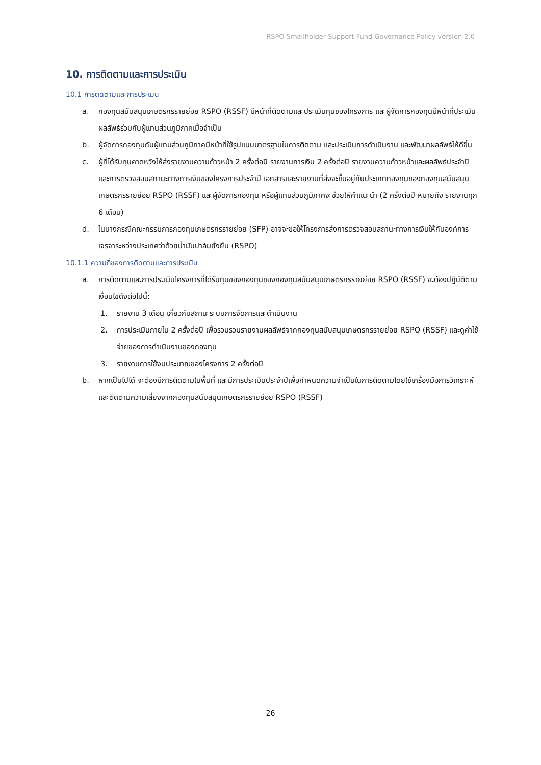RSPO Smallholder Support Fund Governance Policy version 2.0
10. การติดตามและการประเมิน
10.1 การติดตามและการประเมิน
a. กองทุนสนับสนุนเกษตรกรรายย่อย RSPO (RSSF) มีหน้าที่ติดตามและประเมินทุนของโครงการ และผู้จัดการกองทุนมีหน้าที่ประเมินผลลัพธ์ร่วมกับผู้แทนส่วนภูมิภาคเมื่อจำเป็น
b. ผู้จัดการกองทุนกับผู้แทนส่วนภูมิภาคมีหน้าที่ใช้รูปแบบมาตรฐานในการติดตาม และประเมินการดำเนินงาน และพัฒนาผลลัพธ์ให้ดีขึ้น
c. ผู้ที่ได้รับทุนคาดหวังให้ส่งรายงานความก้าวหน้า 2 ครั้งต่อปี รายงานการเงิน 2 ครั้งต่อปี รายงานความก้าวหน้าและผลลัพธ์ประจำปี และการตรวจสอบสถานะทางการเงินของโครงการประจำปี เอกสารและรายงานที่ส่งจะขึ้นอยู่กับประเภทกองทุนของกองทุนสนับสนุนเกษตรกรรายย่อย RSPO (RSSF) และผู้จัดการกองทุน หรือผู้แทนส่วนภูมิภาคจะช่วยให้คำแนะนำ (2 ครั้งต่อปี หมายถึง รายงานทุก 6 เดือน)
d. ในบางกรณีคณะกรรมการกองทุนเกษตรกรรายย่อย (SFP) อาจจะขอให้โครงการส่งการตรวจสอบสถานะทางการเงินให้กับองค์การเจรจาระหว่างประเทศว่าด้วยน้ำมันปาล์มยั่งยืน (RSPO)
10.1.1 ความถี่ของการติดตามและการประเมิน
a. การติดตามและการประเมินโครงการที่ได้รับทุนของกองทุนของกองทุนสนับสนุนเกษตรกรรายย่อย RSPO (RSSF) จะต้องปฏิบัติตามเงื่อนไขดังต่อไปนี้:
1. รายงาน 3 เดือน เกี่ยวกับสถานะระบบการจัดการและดำเนินงาน
2. การประเมินภายใน 2 ครั้งต่อปี เพื่อรวบรวมรายงานผลลัพธ์จากกองทุนสนับสนุนเกษตรกรรายย่อย RSPO (RSSF) และดูค่าใช้จ่ายของการดำเนินงานของกองทุน
3. รายงานการใช้งบประมาณของโครงการ 2 ครั้งต่อปี
b. หากเป็นไปได้ จะต้องมีการติดตามในพื้นที่ และมีการประเมินประจำปีเพื่อกำหนดความจำเป็นในการติดตามโดยใช้เครื่องมือการวิเคราะห์และติดตามความเสี่ยงจากกองทุนสนับสนุนเกษตรกรรายย่อย RSPO (RSSF)
26